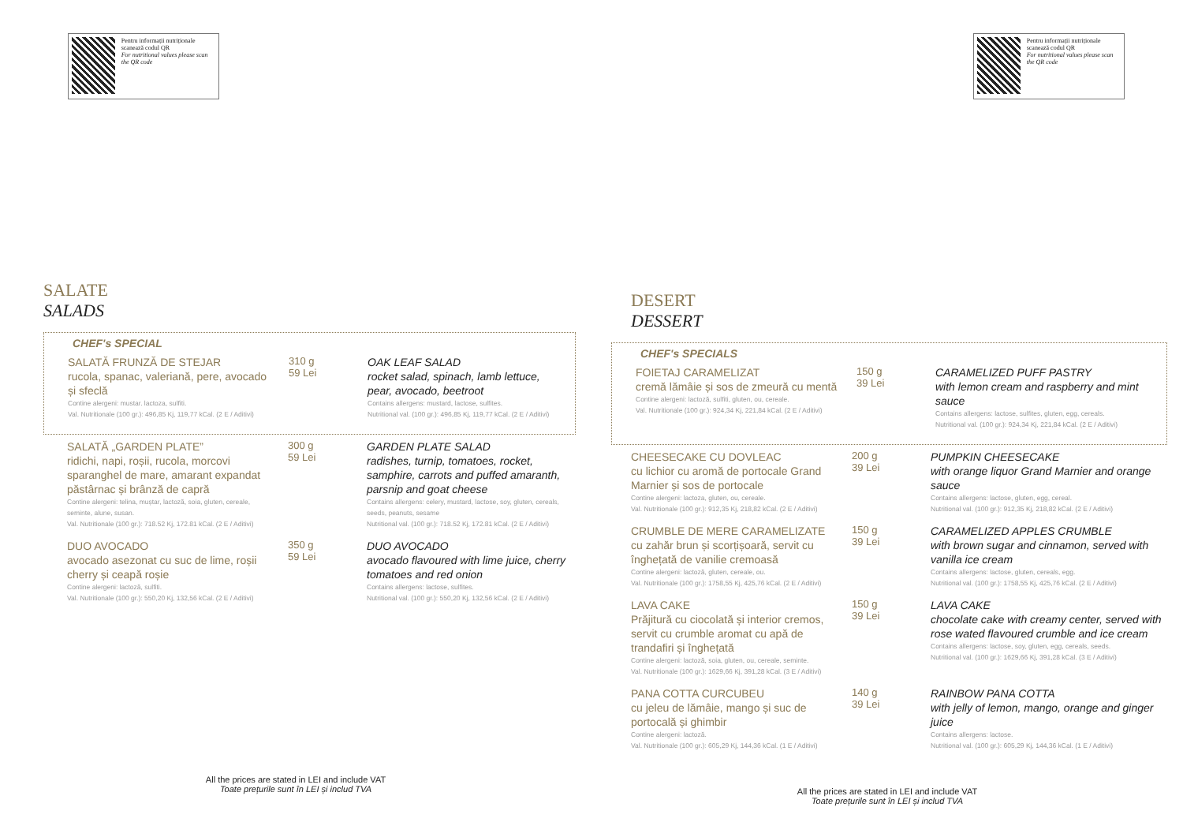Pentru informații nutriționale scanează codul QR
For nutritional values please scan the QR code
SALATE
SALADS
CHEF's SPECIAL
SALATĂ FRUNZĂ DE STEJAR
rucola, spanac, valeriană, pere, avocado și sfeclă
Contine alergeni: mustar. lactoza, sulfiti.
Val. Nutritionale (100 gr.): 496,85 Kj, 119,77 kCal. (2 E / Aditivi)
310 g
59 Lei
OAK LEAF SALAD
rocket salad, spinach, lamb lettuce, pear, avocado, beetroot
Contains allergens: mustard, lactose, sulfites.
Nutritional val. (100 gr.): 496,85 Kj, 119,77 kCal. (2 E / Aditivi)
SALATĂ „GARDEN PLATE”
ridichi, napi, roșii, rucola, morcovi sparanghel de mare, amarant expandat păstârnac și brânză de capră
Contine alergeni: telina, muștar, lactoză, soia, gluten, cereale, seminte, alune, susan.
Val. Nutritionale (100 gr.): 718.52 Kj, 172.81 kCal. (2 E / Aditivi)
300 g
59 Lei
GARDEN PLATE SALAD
radishes, turnip, tomatoes, rocket, samphire, carrots and puffed amaranth, parsnip and goat cheese
Contains allergens: celery, mustard, lactose, soy, gluten, cereals, seeds, peanuts, sesame
Nutritional val. (100 gr.): 718.52 Kj, 172.81 kCal. (2 E / Aditivi)
DUO AVOCADO
avocado asezonat cu suc de lime, roșii cherry și ceapă roșie
Contine alergeni: lactoză, sulfiti.
Val. Nutritionale (100 gr.): 550,20 Kj, 132,56 kCal. (2 E / Aditivi)
350 g
59 Lei
DUO AVOCADO
avocado flavoured with lime juice, cherry tomatoes and red onion
Contains allergens: lactose, sulfites.
Nutritional val. (100 gr.): 550,20 Kj, 132,56 kCal. (2 E / Aditivi)
All the prices are stated in LEI and include VAT
Toate prețurile sunt în LEI și includ TVA
Pentru informații nutriționale scanează codul QR
For nutritional values please scan the QR code
DESERT
DESSERT
CHEF's SPECIALS
FOIETAJ CARAMELIZAT
cremă lămâie și sos de zmeură cu mentă
Contine alergeni: lactoză, sulfiti, gluten, ou, cereale.
Val. Nutritionale (100 gr.): 924,34 Kj, 221,84 kCal. (2 E / Aditivi)
150 g
39 Lei
CARAMELIZED PUFF PASTRY
with lemon cream and raspberry and mint sauce
Contains allergens: lactose, sulfites, gluten, egg, cereals.
Nutritional val. (100 gr.): 924,34 Kj, 221,84 kCal. (2 E / Aditivi)
CHEESECAKE CU DOVLEAC
cu lichior cu aromă de portocale Grand Marnier și sos de portocale
Contine alergeni: lactoza, gluten, ou, cereale.
Val. Nutritionale (100 gr.): 912,35 Kj, 218,82 kCal. (2 E / Aditivi)
200 g
39 Lei
PUMPKIN CHEESECAKE
with orange liquor Grand Marnier and orange sauce
Contains allergens: lactose, gluten, egg, cereal.
Nutritional val. (100 gr.): 912,35 Kj, 218,82 kCal. (2 E / Aditivi)
CRUMBLE DE MERE CARAMELIZATE
cu zahăr brun și scorțișoară, servit cu înghețată de vanilie cremoasă
Contine alergeni: lactoză, gluten, cereale, ou.
Val. Nutritionale (100 gr.): 1758,55 Kj, 425,76 kCal. (2 E / Aditivi)
150 g
39 Lei
CARAMELIZED APPLES CRUMBLE
with brown sugar and cinnamon, served with vanilla ice cream
Contains allergens: lactose, gluten, cereals, egg.
Nutritional val. (100 gr.): 1758,55 Kj, 425,76 kCal. (2 E / Aditivi)
LAVA CAKE
Prăjitură cu ciocolată și interior cremos, servit cu crumble aromat cu apă de trandafiri și înghețată
Contine alergeni: lactoză, soia, gluten, ou, cereale, seminte.
Val. Nutritionale (100 gr.): 1629,66 Kj, 391,28 kCal. (3 E / Aditivi)
150 g
39 Lei
LAVA CAKE
chocolate cake with creamy center, served with rose wated flavoured crumble and ice cream
Contains allergens: lactose, soy, gluten, egg, cereals, seeds.
Nutritional val. (100 gr.): 1629,66 Kj, 391,28 kCal. (3 E / Aditivi)
PANA COTTA CURCUBEU
cu jeleu de lămâie, mango și suc de portocală și ghimbir
Contine alergeni: lactoză.
Val. Nutritionale (100 gr.): 605,29 Kj, 144,36 kCal. (1 E / Aditivi)
140 g
39 Lei
RAINBOW PANA COTTA
with jelly of lemon, mango, orange and ginger juice
Contains allergens: lactose.
Nutritional val. (100 gr.): 605,29 Kj, 144,36 kCal. (1 E / Aditivi)
All the prices are stated in LEI and include VAT
Toate prețurile sunt în LEI și includ TVA